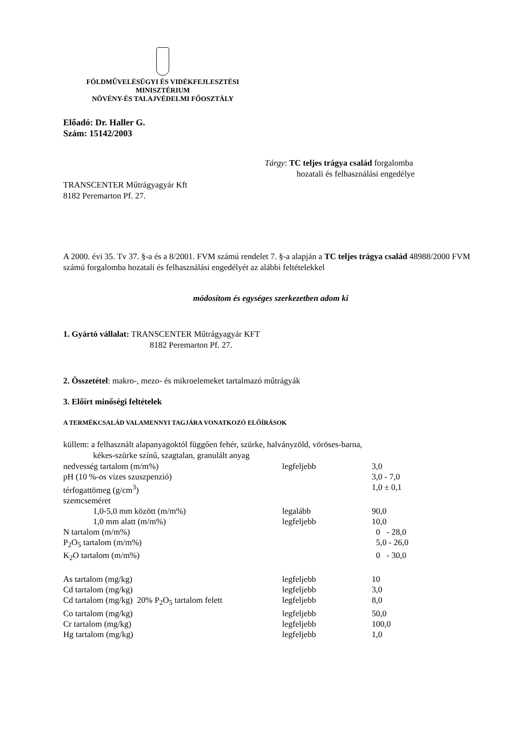FÖLDMŰVELÉSÜGYI ÉS VIDÉKFEJLESZTÉSI
MINISZTÉRIUM
NÖVÉNY-ÉS TALAJVÉDELMI FŐOSZTÁLY
Előadó: Dr. Haller G.
Szám: 15142/2003
Tárgy: TC teljes trágya család forgalomba
hozatali és felhasználási engedélye
TRANSCENTER Műtrágyagyár Kft
8182 Peremarton Pf. 27.
A 2000. évi 35. Tv 37. §-a és a 8/2001. FVM számú rendelet 7. §-a alapján a TC teljes trágya család 48988/2000 FVM számú forgalomba hozatali és felhasználási engedélyét az alábbi feltételekkel
módosítom és egységes szerkezetben adom ki
1. Gyártó vállalat: TRANSCENTER Műtrágyagyár KFT
8182 Peremarton Pf. 27.
2. Összetétel: makro-, mezo- és mikroelemeket tartalmazó műtrágyák
3. Előírt minőségi feltételek
A TERMÉKCSALÁD VALAMENNYI TAGJÁRA VONATKOZÓ ELŐÍRÁSOK
küllem: a felhasznált alapanyagoktól függően fehér, szürke, halványzöld, vöröses-barna,
kékes-szürke színű, szagtalan, granulált anyag
| nedvesség tartalom (m/m%) | legfeljebb | 3,0 |
| pH (10 %-os vizes szuszpenzió) | | 3,0 - 7,0 |
| térfogattömeg (g/cm<sup>3</sup>) | | 1,0 ± 0,1 |
| szemcseméret | | |
| 1,0-5,0 mm között (m/m%) | legalább | 90,0 |
| 1,0 mm alatt (m/m%) | legfeljebb | 10,0 |
| N tartalom (m/m%) | | 0 - 28,0 |
| P<sub>2</sub>O<sub>5</sub> tartalom (m/m%) | | 5,0 - 26,0 |
| K<sub>2</sub>O tartalom (m/m%) | | 0 - 30,0 |
| As tartalom (mg/kg) | legfeljebb | 10 |
| Cd tartalom (mg/kg) | legfeljebb | 3,0 |
| Cd tartalom (mg/kg) 20% P<sub>2</sub>O<sub>5</sub> tartalom felett | legfeljebb | 8,0 |
| Co tartalom (mg/kg) | legfeljebb | 50,0 |
| Cr tartalom (mg/kg) | legfeljebb | 100,0 |
| Hg tartalom (mg/kg) | legfeljebb | 1,0 |